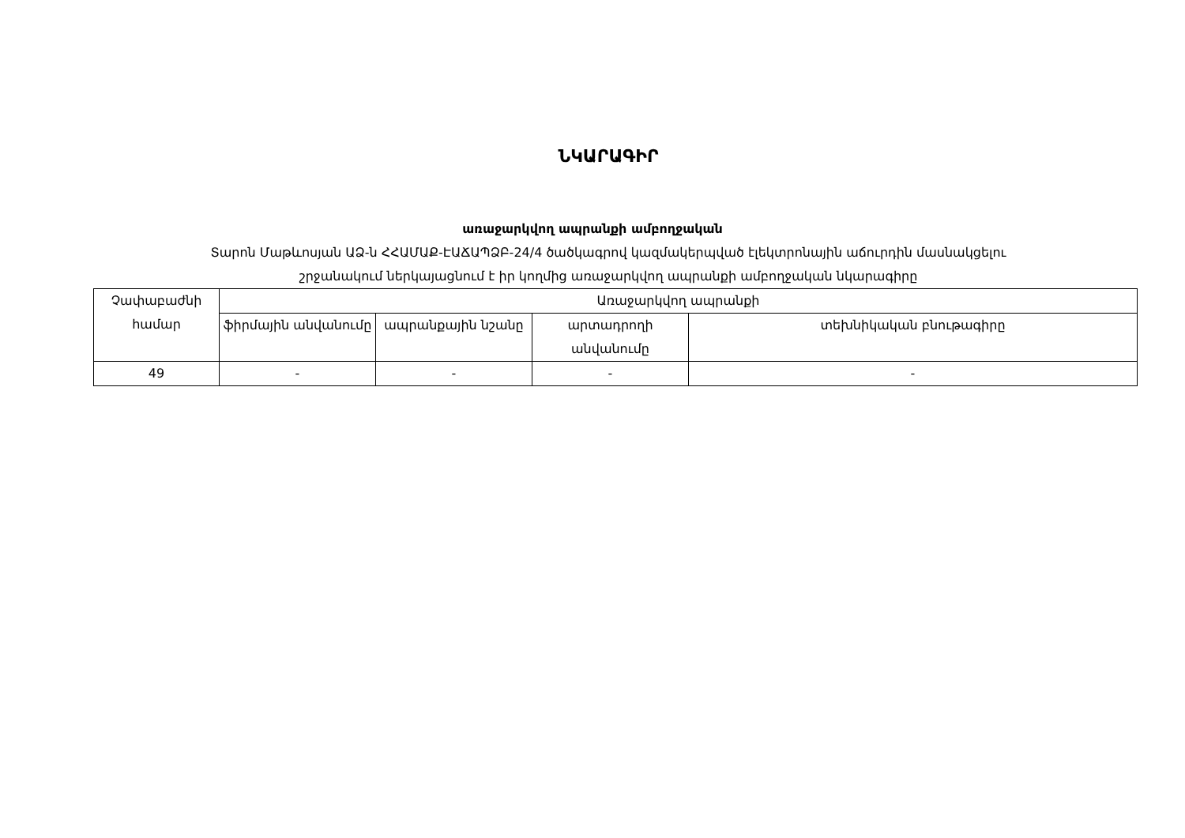ՆԿԱՐԱԳԻՐ
առաջարկվող ապրանքի ամբողջական
Տարոն Մաթևոսյան ԱՁ-ն ՀՀԱՄԱՔ-ԷԱՃԱՊՁԲ-24/4 ծածկագրով կազմակերպված էլեկտրոնային աճուրդին մասնակցելու
շրջանակում ներկայացնում է իր կողմից առաջարկվող ապրանքի ամբողջական նկարագիրը
| Չափաբաժնի համար | Առաջարկվող ապրանքի | | | |
| | ֆիրմային անվանումը | ապրանքային նշանը | արտադրողի անվանումը | տեխնիկական բնութագիրը |
| 49 | - | - | - | - |